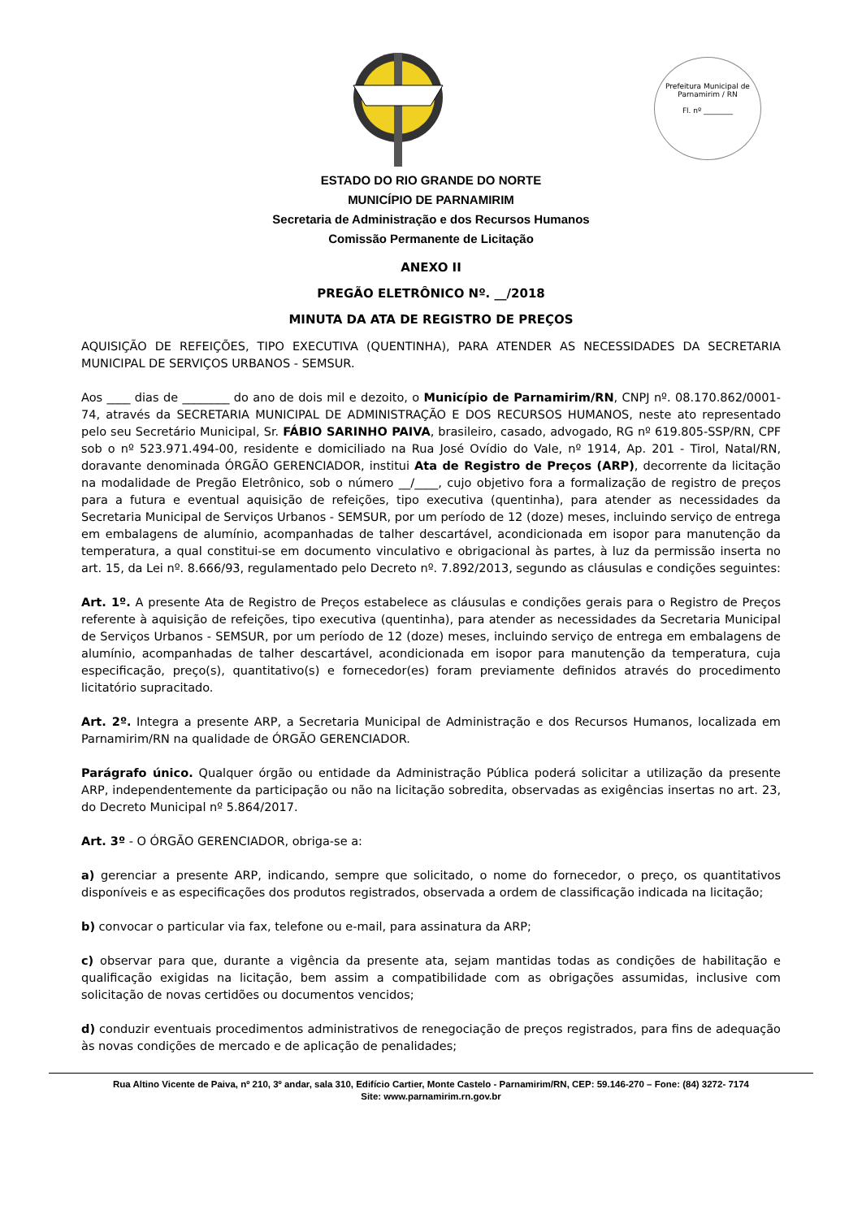Prefeitura Municipal de Parnamirim / RN
Fl. nº ________
ESTADO DO RIO GRANDE DO NORTE
MUNICÍPIO DE PARNAMIRIM
Secretaria de Administração e dos Recursos Humanos
Comissão Permanente de Licitação
ANEXO II
PREGÃO ELETRÔNICO Nº. __/2018
MINUTA DA ATA DE REGISTRO DE PREÇOS
AQUISIÇÃO DE REFEIÇÕES, TIPO EXECUTIVA (QUENTINHA), PARA ATENDER AS NECESSIDADES DA SECRETARIA MUNICIPAL DE SERVIÇOS URBANOS - SEMSUR.
Aos ____ dias de ________ do ano de dois mil e dezoito, o Município de Parnamirim/RN, CNPJ nº. 08.170.862/0001-74, através da SECRETARIA MUNICIPAL DE ADMINISTRAÇÃO E DOS RECURSOS HUMANOS, neste ato representado pelo seu Secretário Municipal, Sr. FÁBIO SARINHO PAIVA, brasileiro, casado, advogado, RG nº 619.805-SSP/RN, CPF sob o nº 523.971.494-00, residente e domiciliado na Rua José Ovídio do Vale, nº 1914, Ap. 201 - Tirol, Natal/RN, doravante denominada ÓRGÃO GERENCIADOR, institui Ata de Registro de Preços (ARP), decorrente da licitação na modalidade de Pregão Eletrônico, sob o número __/____, cujo objetivo fora a formalização de registro de preços para a futura e eventual aquisição de refeições, tipo executiva (quentinha), para atender as necessidades da Secretaria Municipal de Serviços Urbanos - SEMSUR, por um período de 12 (doze) meses, incluindo serviço de entrega em embalagens de alumínio, acompanhadas de talher descartável, acondicionada em isopor para manutenção da temperatura, a qual constitui-se em documento vinculativo e obrigacional às partes, à luz da permissão inserta no art. 15, da Lei nº. 8.666/93, regulamentado pelo Decreto nº. 7.892/2013, segundo as cláusulas e condições seguintes:
Art. 1º. A presente Ata de Registro de Preços estabelece as cláusulas e condições gerais para o Registro de Preços referente à aquisição de refeições, tipo executiva (quentinha), para atender as necessidades da Secretaria Municipal de Serviços Urbanos - SEMSUR, por um período de 12 (doze) meses, incluindo serviço de entrega em embalagens de alumínio, acompanhadas de talher descartável, acondicionada em isopor para manutenção da temperatura, cuja especificação, preço(s), quantitativo(s) e fornecedor(es) foram previamente definidos através do procedimento licitatório supracitado.
Art. 2º. Integra a presente ARP, a Secretaria Municipal de Administração e dos Recursos Humanos, localizada em Parnamirim/RN na qualidade de ÓRGÃO GERENCIADOR.
Parágrafo único. Qualquer órgão ou entidade da Administração Pública poderá solicitar a utilização da presente ARP, independentemente da participação ou não na licitação sobredita, observadas as exigências insertas no art. 23, do Decreto Municipal nº 5.864/2017.
Art. 3º - O ÓRGÃO GERENCIADOR, obriga-se a:
a) gerenciar a presente ARP, indicando, sempre que solicitado, o nome do fornecedor, o preço, os quantitativos disponíveis e as especificações dos produtos registrados, observada a ordem de classificação indicada na licitação;
b) convocar o particular via fax, telefone ou e-mail, para assinatura da ARP;
c) observar para que, durante a vigência da presente ata, sejam mantidas todas as condições de habilitação e qualificação exigidas na licitação, bem assim a compatibilidade com as obrigações assumidas, inclusive com solicitação de novas certidões ou documentos vencidos;
d) conduzir eventuais procedimentos administrativos de renegociação de preços registrados, para fins de adequação às novas condições de mercado e de aplicação de penalidades;
Rua Altino Vicente de Paiva, nº 210, 3º andar, sala 310, Edifício Cartier, Monte Castelo - Parnamirim/RN, CEP: 59.146-270 – Fone: (84) 3272- 7174
Site: www.parnamirim.rn.gov.br